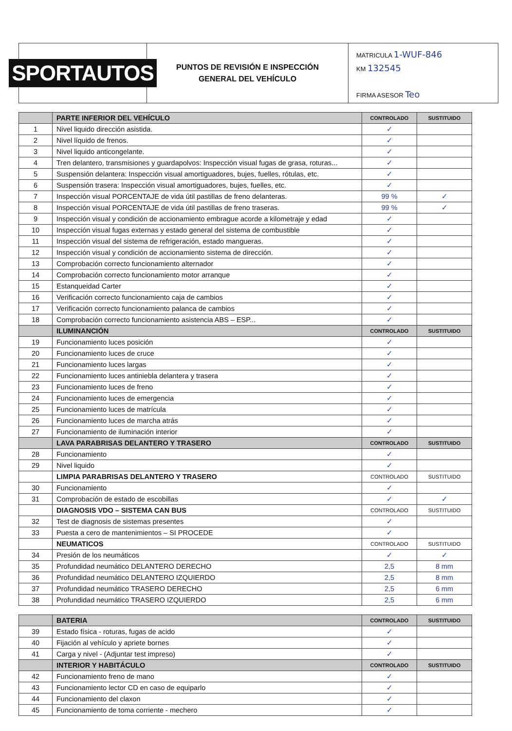SPORTAUTOS
PUNTOS DE REVISIÓN E INSPECCIÓN
GENERAL DEL VEHÍCULO
MATRICULA 1-WUF-846
KM 132545
FIRMA ASESOR Teo
| | PARTE INFERIOR DEL VEHÍCULO | CONTROLADO | SUSTITUIDO |
| --- | --- | --- | --- |
| 1 | Nivel liquido dirección asistida. | ✓ | |
| 2 | Nivel líquido de frenos. | ✓ | |
| 3 | Nivel liquido anticongelante. | ✓ | |
| 4 | Tren delantero, transmisiones y guardapolvos: Inspección visual fugas de grasa, roturas... | ✓ | |
| 5 | Suspensión delantera: Inspección visual amortiguadores, bujes, fuelles, rótulas, etc. | ✓ | |
| 6 | Suspensión trasera: Inspección visual amortiguadores, bujes, fuelles, etc. | ✓ | |
| 7 | Inspección visual PORCENTAJE de vida útil pastillas de freno delanteras. | 99 % | ✓ |
| 8 | Inspección visual PORCENTAJE de vida útil pastillas de freno traseras. | 99 % | ✓ |
| 9 | Inspección visual y condición de accionamiento embrague acorde a kilometraje y edad | ✓ | |
| 10 | Inspección visual fugas externas y estado general del sistema de combustible | ✓ | |
| 11 | Inspección visual del sistema de refrigeración, estado mangueras. | ✓ | |
| 12 | Inspección visual y condición de accionamiento sistema de dirección. | ✓ | |
| 13 | Comprobación correcto funcionamiento alternador | ✓ | |
| 14 | Comprobación correcto funcionamiento motor arranque | ✓ | |
| 15 | Estanqueidad Carter | ✓ | |
| 16 | Verificación correcto funcionamiento caja de cambios | ✓ | |
| 17 | Verificación correcto funcionamiento palanca de cambios | ✓ | |
| 18 | Comprobación correcto funcionamiento asistencia ABS – ESP... | ✓ | |
| | ILUMINANCIÓN | CONTROLADO | SUSTITUIDO |
| 19 | Funcionamiento luces posición | ✓ | |
| 20 | Funcionamiento luces de cruce | ✓ | |
| 21 | Funcionamiento luces largas | ✓ | |
| 22 | Funcionamiento luces antiniebla delantera y trasera | ✓ | |
| 23 | Funcionamiento luces de freno | ✓ | |
| 24 | Funcionamiento luces de emergencia | ✓ | |
| 25 | Funcionamiento luces de matrícula | ✓ | |
| 26 | Funcionamiento luces de marcha atrás | ✓ | |
| 27 | Funcionamiento de iluminación interior | ✓ | |
| | LAVA PARABRISAS DELANTERO Y TRASERO | CONTROLADO | SUSTITUIDO |
| 28 | Funcionamiento | ✓ | |
| 29 | Nivel liquido | ✓ | |
| | LIMPIA PARABRISAS DELANTERO Y TRASERO | CONTROLADO | SUSTITUIDO |
| 30 | Funcionamiento | ✓ | |
| 31 | Comprobación de estado de escobillas | ✓ | ✓ |
| | DIAGNOSIS VDO – SISTEMA CAN BUS | CONTROLADO | SUSTITUIDO |
| 32 | Test de diagnosis de sistemas presentes | ✓ | |
| 33 | Puesta a cero de mantenimientos – SI PROCEDE | ✓ | |
| | NEUMATICOS | CONTROLADO | SUSTITUIDO |
| 34 | Presión de los neumáticos | ✓ | ✓ |
| 35 | Profundidad neumático DELANTERO DERECHO | 2,5 | 8 mm |
| 36 | Profundidad neumático DELANTERO IZQUIERDO | 2,5 | 8 mm |
| 37 | Profundidad neumático TRASERO DERECHO | 2,5 | 6 mm |
| 38 | Profundidad neumático TRASERO IZQUIERDO | 2,5 | 6 mm |
| | BATERIA | CONTROLADO | SUSTITUIDO |
| --- | --- | --- | --- |
| 39 | Estado física - roturas, fugas de acido | ✓ | |
| 40 | Fijación al vehículo y apriete bornes | ✓ | |
| 41 | Carga y nivel - (Adjuntar test impreso) | ✓ | |
| | INTERIOR Y HABITÁCULO | CONTROLADO | SUSTITUIDO |
| 42 | Funcionamiento freno de mano | ✓ | |
| 43 | Funcionamiento lector CD en caso de equiparlo | ✓ | |
| 44 | Funcionamiento del claxon | ✓ | |
| 45 | Funcionamiento de toma corriente - mechero | ✓ | |